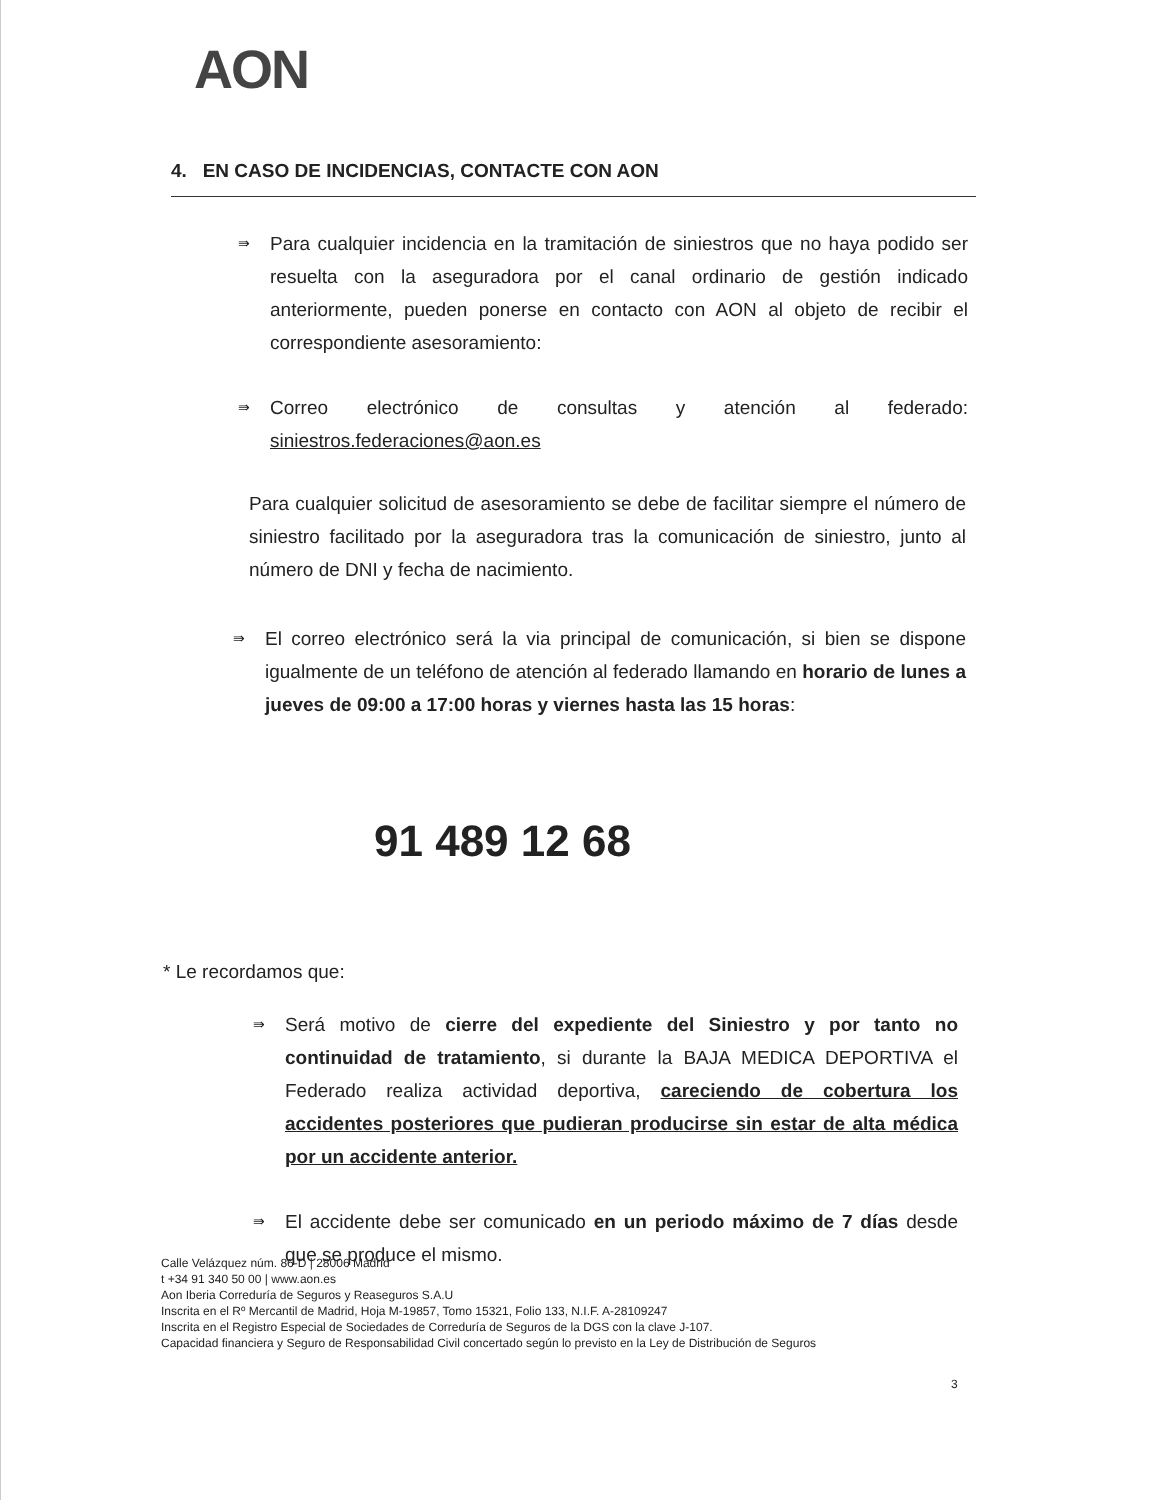AON
4. EN CASO DE INCIDENCIAS, CONTACTE CON AON
⇛
Para cualquier incidencia en la tramitación de siniestros que no haya podido ser resuelta con la aseguradora por el canal ordinario de gestión indicado anteriormente, pueden ponerse en contacto con AON al objeto de recibir el correspondiente asesoramiento:
⇛
Correo electrónico de consultas y atención al federado: siniestros.federaciones@aon.es
Para cualquier solicitud de asesoramiento se debe de facilitar siempre el número de siniestro facilitado por la aseguradora tras la comunicación de siniestro, junto al número de DNI y fecha de nacimiento.
⇛
El correo electrónico será la via principal de comunicación, si bien se dispone igualmente de un teléfono de atención al federado llamando en horario de lunes a jueves de 09:00 a 17:00 horas y viernes hasta las 15 horas:
91 489 12 68
* Le recordamos que:
⇛
Será motivo de cierre del expediente del Siniestro y por tanto no continuidad de tratamiento, si durante la BAJA MEDICA DEPORTIVA el Federado realiza actividad deportiva, careciendo de cobertura los accidentes posteriores que pudieran producirse sin estar de alta médica por un accidente anterior.
⇛
El accidente debe ser comunicado en un periodo máximo de 7 días desde que se produce el mismo.
Calle Velázquez núm. 86-D | 28006 Madrid
t +34 91 340 50 00 | www.aon.es
Aon Iberia Correduría de Seguros y Reaseguros S.A.U
Inscrita en el Rº Mercantil de Madrid, Hoja M-19857, Tomo 15321, Folio 133, N.I.F. A-28109247
Inscrita en el Registro Especial de Sociedades de Correduría de Seguros de la DGS con la clave J-107.
Capacidad financiera y Seguro de Responsabilidad Civil concertado según lo previsto en la Ley de Distribución de Seguros
3